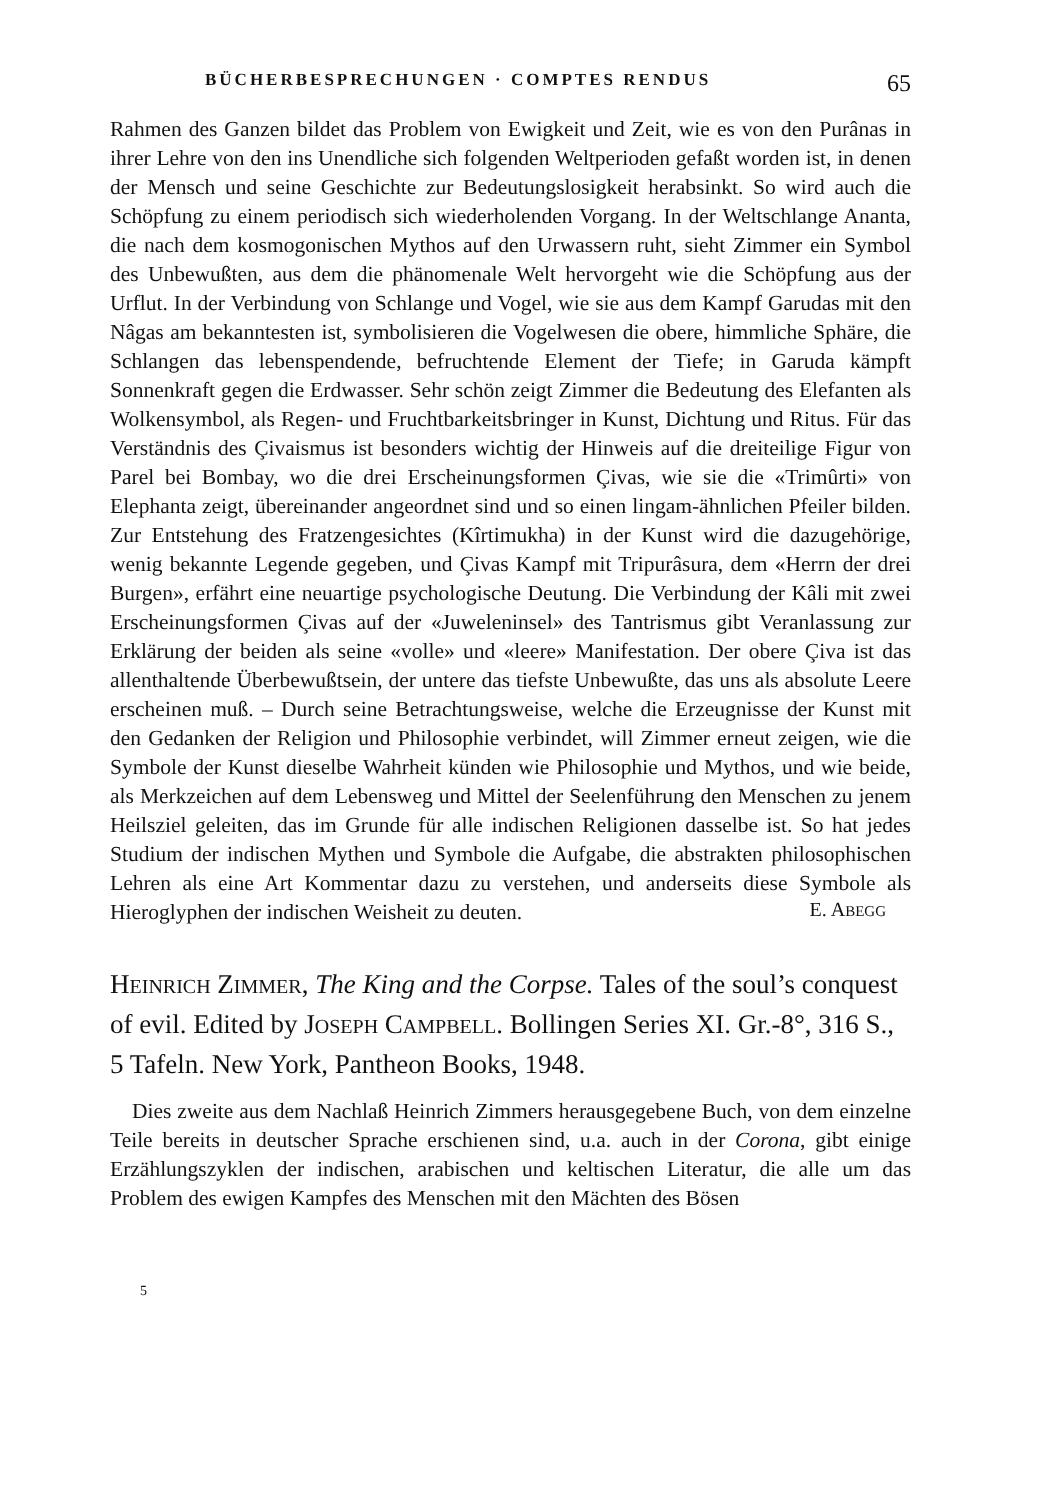BÜCHERBESPRECHUNGEN · COMPTES RENDUS 65
Rahmen des Ganzen bildet das Problem von Ewigkeit und Zeit, wie es von den Purânas in ihrer Lehre von den ins Unendliche sich folgenden Weltperioden gefaßt worden ist, in denen der Mensch und seine Geschichte zur Bedeutungslosigkeit herabsinkt. So wird auch die Schöpfung zu einem periodisch sich wiederholenden Vorgang. In der Weltschlange Ananta, die nach dem kosmogonischen Mythos auf den Urwassern ruht, sieht Zimmer ein Symbol des Unbewußten, aus dem die phänomenale Welt hervorgeht wie die Schöpfung aus der Urflut. In der Verbindung von Schlange und Vogel, wie sie aus dem Kampf Garudas mit den Nâgas am bekanntesten ist, symbolisieren die Vogelwesen die obere, himmliche Sphäre, die Schlangen das lebenspendende, befruchtende Element der Tiefe; in Garuda kämpft Sonnenkraft gegen die Erdwasser. Sehr schön zeigt Zimmer die Bedeutung des Elefanten als Wolkensymbol, als Regen- und Fruchtbarkeitsbringer in Kunst, Dichtung und Ritus. Für das Verständnis des Çivaismus ist besonders wichtig der Hinweis auf die dreiteilige Figur von Parel bei Bombay, wo die drei Erscheinungsformen Çivas, wie sie die «Trimûrti» von Elephanta zeigt, übereinander angeordnet sind und so einen lingam-ähnlichen Pfeiler bilden. Zur Entstehung des Fratzengesichtes (Kîrtimukha) in der Kunst wird die dazugehörige, wenig bekannte Legende gegeben, und Çivas Kampf mit Tripurâsura, dem «Herrn der drei Burgen», erfährt eine neuartige psychologische Deutung. Die Verbindung der Kâli mit zwei Erscheinungsformen Çivas auf der «Juweleninsel» des Tantrismus gibt Veranlassung zur Erklärung der beiden als seine «volle» und «leere» Manifestation. Der obere Çiva ist das allenthaltende Überbewußtsein, der untere das tiefste Unbewußte, das uns als absolute Leere erscheinen muß. – Durch seine Betrachtungsweise, welche die Erzeugnisse der Kunst mit den Gedanken der Religion und Philosophie verbindet, will Zimmer erneut zeigen, wie die Symbole der Kunst dieselbe Wahrheit künden wie Philosophie und Mythos, und wie beide, als Merkzeichen auf dem Lebensweg und Mittel der Seelenführung den Menschen zu jenem Heilsziel geleiten, das im Grunde für alle indischen Religionen dasselbe ist. So hat jedes Studium der indischen Mythen und Symbole die Aufgabe, die abstrakten philosophischen Lehren als eine Art Kommentar dazu zu verstehen, und anderseits diese Symbole als Hieroglyphen der indischen Weisheit zu deuten.
E. ABEGG
HEINRICH ZIMMER, The King and the Corpse. Tales of the soul’s conquest of evil. Edited by JOSEPH CAMPBELL. Bollingen Series XI. Gr.-8°, 316 S., 5 Tafeln. New York, Pantheon Books, 1948.
Dies zweite aus dem Nachlaß Heinrich Zimmers herausgegebene Buch, von dem einzelne Teile bereits in deutscher Sprache erschienen sind, u.a. auch in der Corona, gibt einige Erzählungszyklen der indischen, arabischen und keltischen Literatur, die alle um das Problem des ewigen Kampfes des Menschen mit den Mächten des Bösen
5